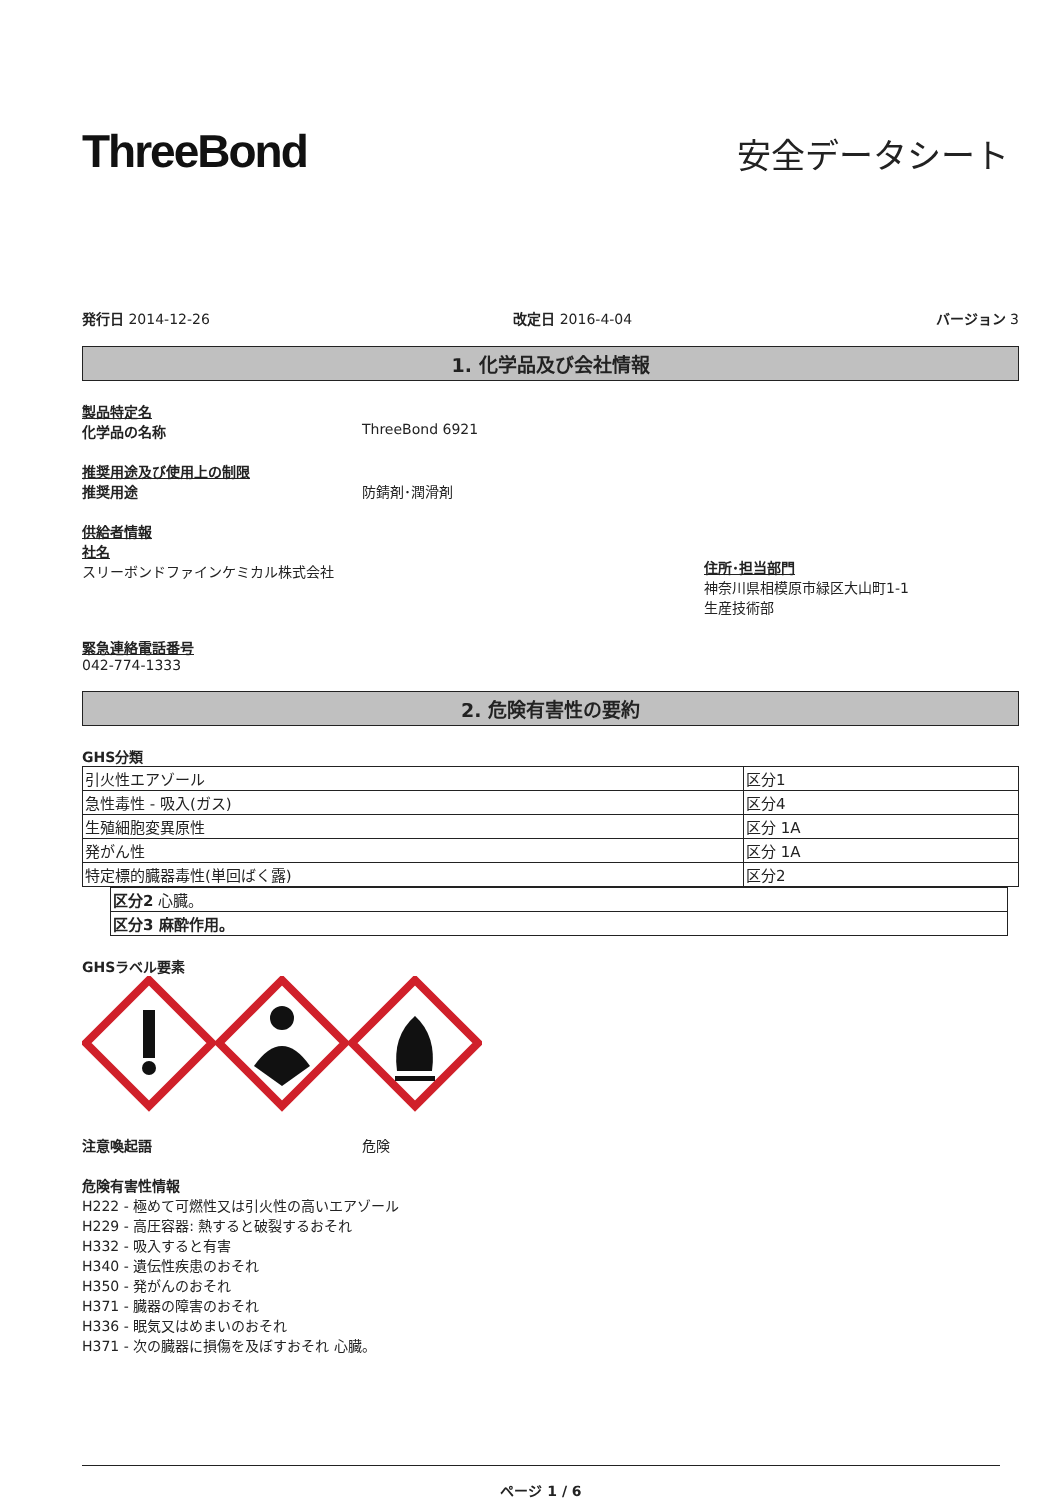ThreeBond
安全データシート
発行日 2014-12-26 改定日 2016-4-04 バージョン 3
1. 化学品及び会社情報
製品特定名
化学品の名称 ThreeBond 6921
推奨用途及び使用上の制限
推奨用途 防錆剤･潤滑剤
供給者情報
社名
スリーボンドファインケミカル株式会社
住所･担当部門
神奈川県相模原市緑区大山町1-1
生産技術部
緊急連絡電話番号
042-774-1333
2. 危険有害性の要約
GHS分類
| 引火性エアゾール | 区分1 |
| 急性毒性 - 吸入(ガス) | 区分4 |
| 生殖細胞変異原性 | 区分 1A |
| 発がん性 | 区分 1A |
| 特定標的臓器毒性(単回ばく露) | 区分2 |
| 区分2 心臓。 |
| 区分3 麻酔作用。 |
GHSラベル要素
注意喚起語 危険
危険有害性情報
H222 - 極めて可燃性又は引火性の高いエアゾール
H229 - 高圧容器: 熱すると破裂するおそれ
H332 - 吸入すると有害
H340 - 遺伝性疾患のおそれ
H350 - 発がんのおそれ
H371 - 臓器の障害のおそれ
H336 - 眠気又はめまいのおそれ
H371 - 次の臓器に損傷を及ぼすおそれ 心臓。
ページ 1 / 6